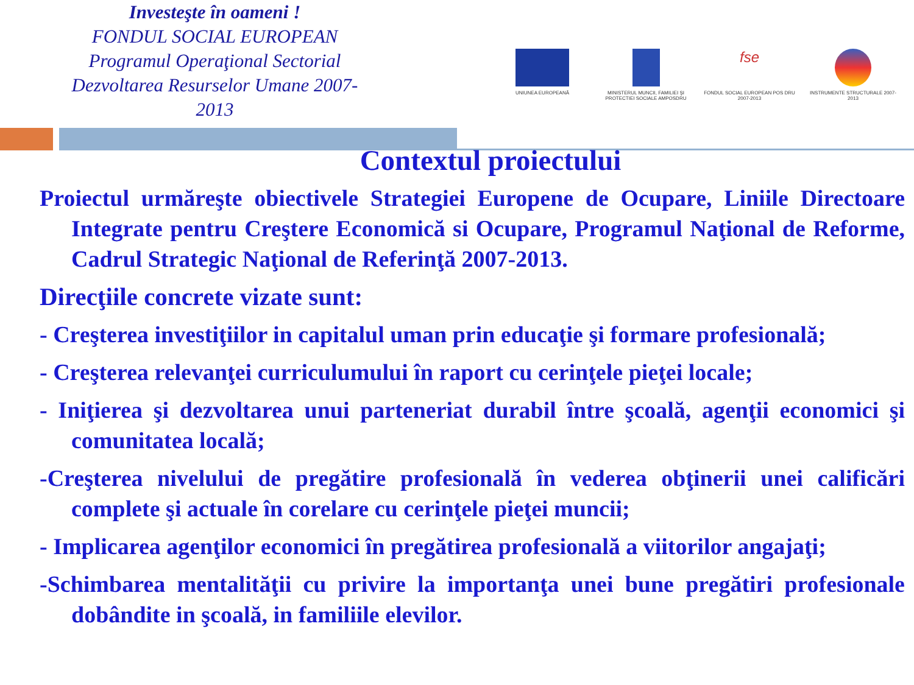Investeşte în oameni !
FONDUL SOCIAL EUROPEAN
Programul Operaţional Sectorial
Dezvoltarea Resurselor Umane 2007-2013
UNIUNEA EUROPEANĂ MINISTERUL MUNCII, FAMILIEI ŞI PROTECTIEI SOCIALE AMPOSDRU
fse
FONDUL SOCIAL EUROPEAN POS DRU 2007-2013
INSTRUMENTE STRUCTURALE 2007-2013
Contextul proiectului
Proiectul urmăreşte obiectivele Strategiei Europene de Ocupare, Liniile Directoare Integrate pentru Creştere Economică si Ocupare, Programul Naţional de Reforme, Cadrul Strategic Naţional de Referinţă 2007-2013.
Direcţiile concrete vizate sunt:
- Creşterea investiţiilor in capitalul uman prin educaţie şi formare profesională;
- Creşterea relevanţei curriculumului în raport cu cerinţele pieţei locale;
- Iniţierea şi dezvoltarea unui parteneriat durabil între şcoală, agenţii economici şi comunitatea locală;
-Creşterea nivelului de pregătire profesională în vederea obţinerii unei calificări complete şi actuale în corelare cu cerinţele pieţei muncii;
- Implicarea agenţilor economici în pregătirea profesională a viitorilor angajaţi;
-Schimbarea mentalităţii cu privire la importanţa unei bune pregătiri profesionale dobândite in şcoală, in familiile elevilor.